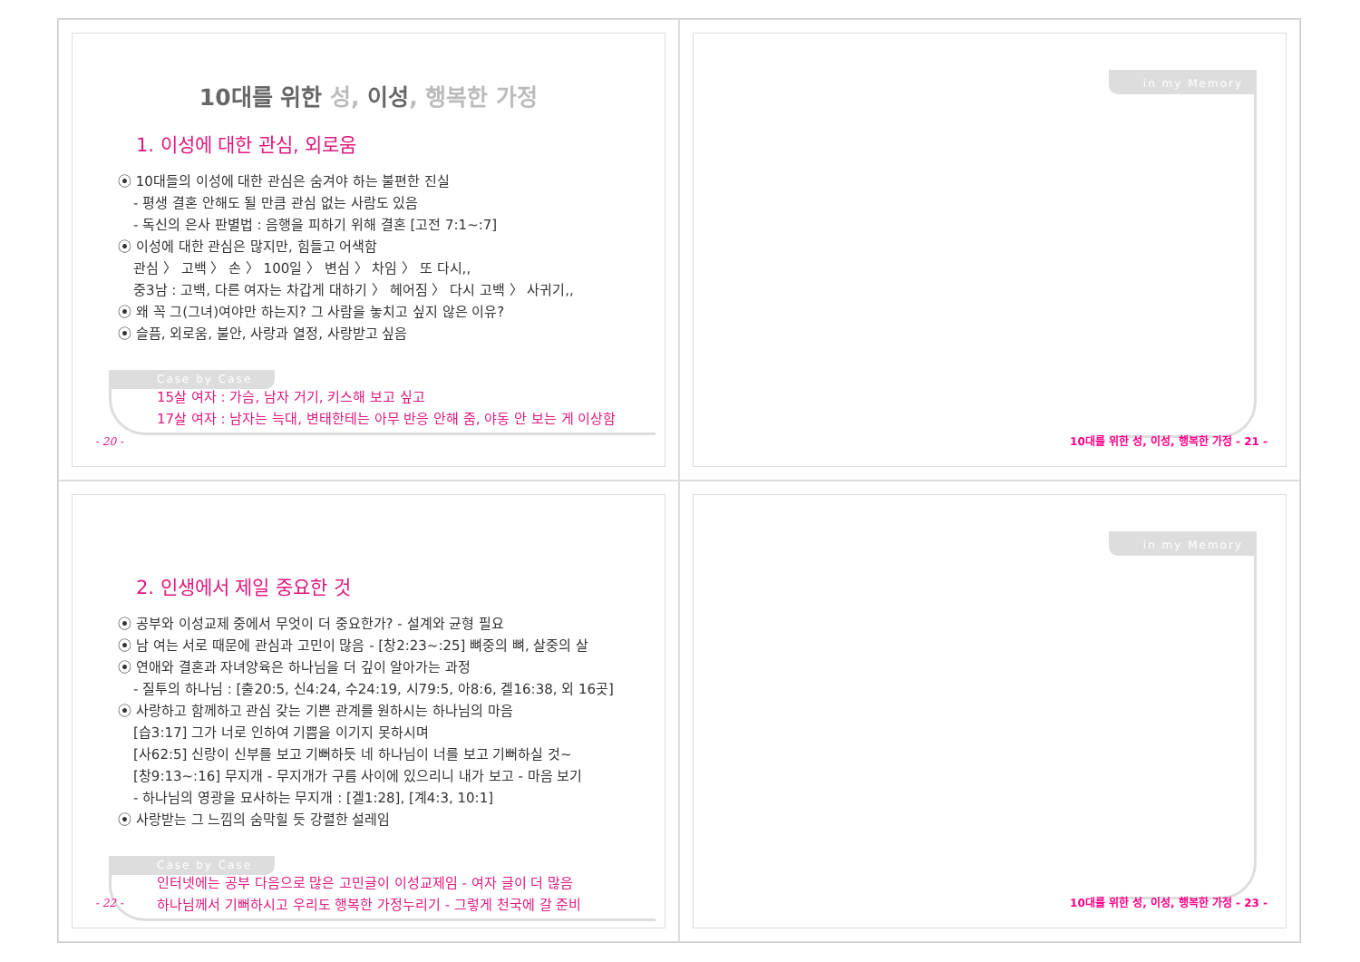10대를 위한 성, 이성, 행복한 가정
1. 이성에 대한 관심, 외로움
⦿ 10대들의 이성에 대한 관심은 숨겨야 하는 불편한 진실
- 평생 결혼 안해도 될 만큼 관심 없는 사람도 있음
- 독신의 은사 판별법 : 음행을 피하기 위해 결혼 [고전 7:1~:7]
⦿ 이성에 대한 관심은 많지만, 힘들고 어색함
관심 〉 고백 〉 손 〉 100일 〉 변심 〉 차임 〉 또 다시,,
중3남 : 고백, 다른 여자는 차갑게 대하기 〉 헤어짐 〉 다시 고백 〉 사귀기,,
⦿ 왜 꼭 그(그녀)여야만 하는지? 그 사람을 놓치고 싶지 않은 이유?
⦿ 슬픔, 외로움, 불안, 사랑과 열정, 사랑받고 싶음
Case by Case
15살 여자 : 가슴, 남자 거기, 키스해 보고 싶고
17살 여자 : 남자는 늑대, 변태한테는 아무 반응 안해 줌, 야동 안 보는 게 이상함
- 20 -
in my Memory
10대를 위한 성, 이성, 행복한 가정 - 21 -
2. 인생에서 제일 중요한 것
⦿ 공부와 이성교제 중에서 무엇이 더 중요한가? - 설계와 균형 필요
⦿ 남 여는 서로 때문에 관심과 고민이 많음 - [창2:23~:25] 뼈중의 뼈, 살중의 살
⦿ 연애와 결혼과 자녀양육은 하나님을 더 깊이 알아가는 과정
- 질투의 하나님 : [출20:5, 신4:24, 수24:19, 시79:5, 아8:6, 겔16:38, 외 16곳]
⦿ 사랑하고 함께하고 관심 갖는 기쁜 관계를 원하시는 하나님의 마음
[습3:17] 그가 너로 인하여 기쁨을 이기지 못하시며
[사62:5] 신랑이 신부를 보고 기뻐하듯 네 하나님이 너를 보고 기뻐하실 것~
[창9:13~:16] 무지개 - 무지개가 구름 사이에 있으리니 내가 보고 - 마음 보기
- 하나님의 영광을 묘사하는 무지개 : [겔1:28], [계4:3, 10:1]
⦿ 사랑받는 그 느낌의 숨막힐 듯 강렬한 설레임
Case by Case
인터넷에는 공부 다음으로 많은 고민글이 이성교제임 - 여자 글이 더 많음
하나님께서 기뻐하시고 우리도 행복한 가정누리기 - 그렇게 천국에 갈 준비
- 22 -
in my Memory
10대를 위한 성, 이성, 행복한 가정 - 23 -